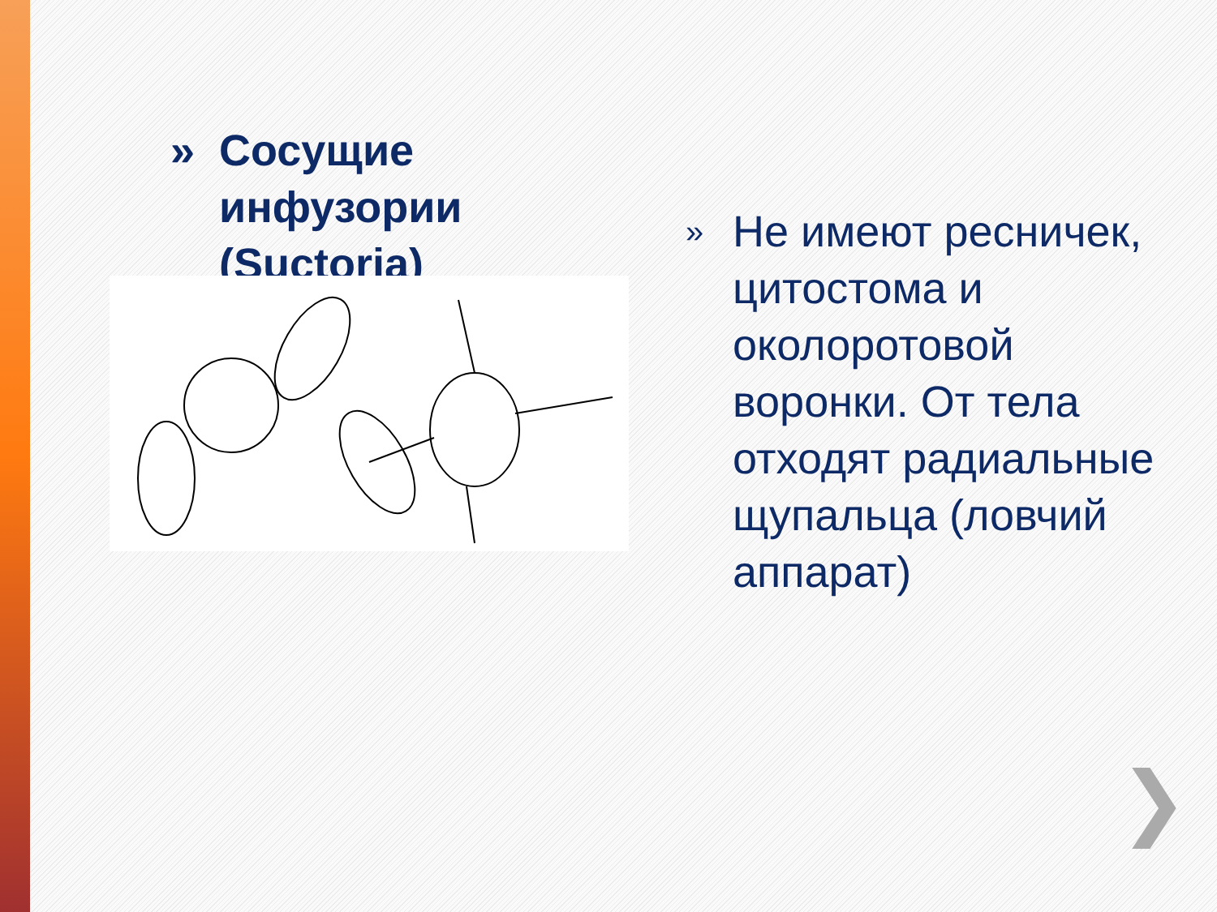» Сосущие инфузории (Suctoria)
» Не имеют ресничек, цитостома и околоротовой воронки. От тела отходят радиальные щупальца (ловчий аппарат)
❯